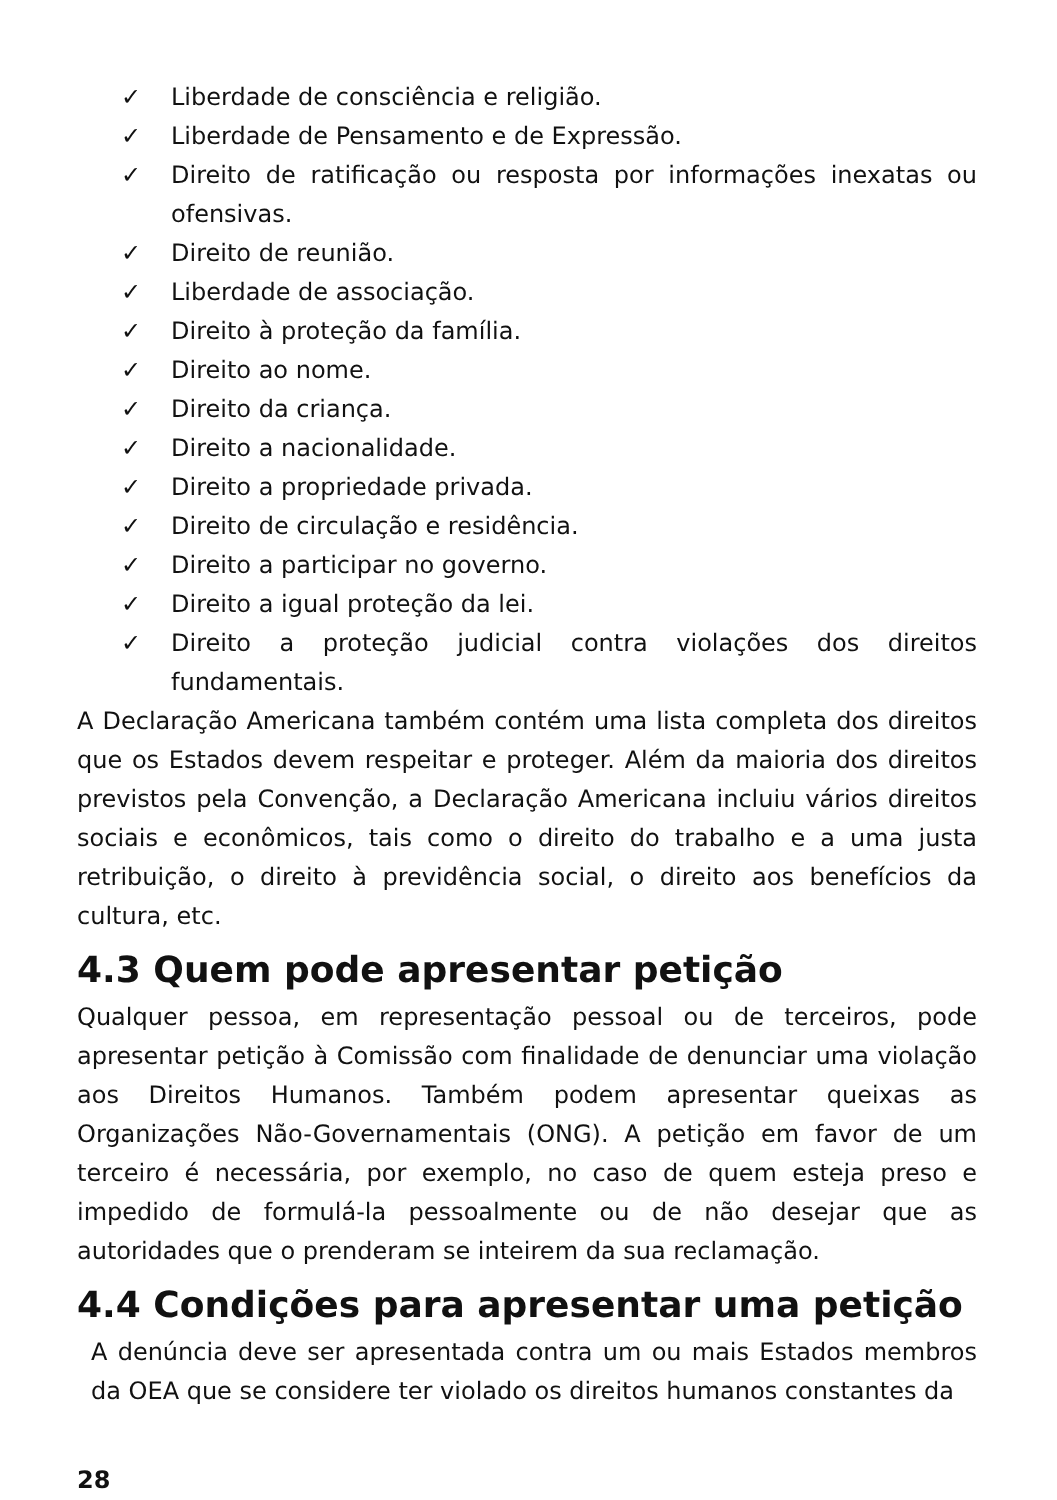✓ Liberdade de consciência e religião.
✓ Liberdade de Pensamento e de Expressão.
✓ Direito de ratificação ou resposta por informações inexatas ou ofensivas.
✓ Direito de reunião.
✓ Liberdade de associação.
✓ Direito à proteção da família.
✓ Direito ao nome.
✓ Direito da criança.
✓ Direito a nacionalidade.
✓ Direito a propriedade privada.
✓ Direito de circulação e residência.
✓ Direito a participar no governo.
✓ Direito a igual proteção da lei.
✓ Direito a proteção judicial contra violações dos direitos fundamentais.
A Declaração Americana também contém uma lista completa dos direitos que os Estados devem respeitar e proteger. Além da maioria dos direitos previstos pela Convenção, a Declaração Americana incluiu vários direitos sociais e econômicos, tais como o direito do trabalho e a uma justa retribuição, o direito à previdência social, o direito aos benefícios da cultura, etc.
4.3 Quem pode apresentar petição
Qualquer pessoa, em representação pessoal ou de terceiros, pode apresentar petição à Comissão com finalidade de denunciar uma violação aos Direitos Humanos. Também podem apresentar queixas as Organizações Não-Governamentais (ONG). A petição em favor de um terceiro é necessária, por exemplo, no caso de quem esteja preso e impedido de formulá-la pessoalmente ou de não desejar que as autoridades que o prenderam se inteirem da sua reclamação.
4.4 Condições para apresentar uma petição
A denúncia deve ser apresentada contra um ou mais Estados membros da OEA que se considere ter violado os direitos humanos constantes da
28